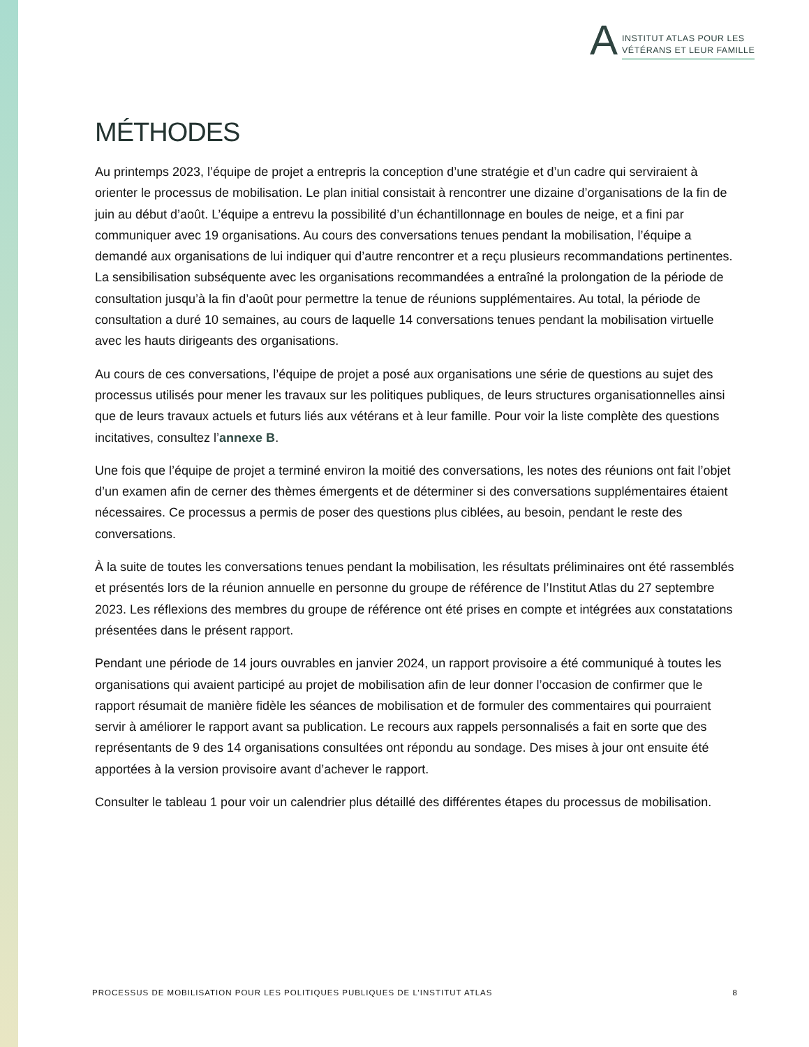A
INSTITUT ATLAS POUR LES
VÉTÉRANS ET LEUR FAMILLE
MÉTHODES
Au printemps 2023, l’équipe de projet a entrepris la conception d’une stratégie et d’un cadre qui serviraient à orienter le processus de mobilisation. Le plan initial consistait à rencontrer une dizaine d’organisations de la fin de juin au début d’août. L’équipe a entrevu la possibilité d’un échantillonnage en boules de neige, et a fini par communiquer avec 19 organisations. Au cours des conversations tenues pendant la mobilisation, l’équipe a demandé aux organisations de lui indiquer qui d’autre rencontrer et a reçu plusieurs recommandations pertinentes. La sensibilisation subséquente avec les organisations recommandées a entraîné la prolongation de la période de consultation jusqu’à la fin d’août pour permettre la tenue de réunions supplémentaires. Au total, la période de consultation a duré 10 semaines, au cours de laquelle 14 conversations tenues pendant la mobilisation virtuelle avec les hauts dirigeants des organisations.
Au cours de ces conversations, l’équipe de projet a posé aux organisations une série de questions au sujet des processus utilisés pour mener les travaux sur les politiques publiques, de leurs structures organisationnelles ainsi que de leurs travaux actuels et futurs liés aux vétérans et à leur famille. Pour voir la liste complète des questions incitatives, consultez l’annexe B.
Une fois que l’équipe de projet a terminé environ la moitié des conversations, les notes des réunions ont fait l’objet d’un examen afin de cerner des thèmes émergents et de déterminer si des conversations supplémentaires étaient nécessaires. Ce processus a permis de poser des questions plus ciblées, au besoin, pendant le reste des conversations.
À la suite de toutes les conversations tenues pendant la mobilisation, les résultats préliminaires ont été rassemblés et présentés lors de la réunion annuelle en personne du groupe de référence de l’Institut Atlas du 27 septembre 2023. Les réflexions des membres du groupe de référence ont été prises en compte et intégrées aux constatations présentées dans le présent rapport.
Pendant une période de 14 jours ouvrables en janvier 2024, un rapport provisoire a été communiqué à toutes les organisations qui avaient participé au projet de mobilisation afin de leur donner l’occasion de confirmer que le rapport résumait de manière fidèle les séances de mobilisation et de formuler des commentaires qui pourraient servir à améliorer le rapport avant sa publication. Le recours aux rappels personnalisés a fait en sorte que des représentants de 9 des 14 organisations consultées ont répondu au sondage. Des mises à jour ont ensuite été apportées à la version provisoire avant d’achever le rapport.
Consulter le tableau 1 pour voir un calendrier plus détaillé des différentes étapes du processus de mobilisation.
PROCESSUS DE MOBILISATION POUR LES POLITIQUES PUBLIQUES DE L’INSTITUT ATLAS 8